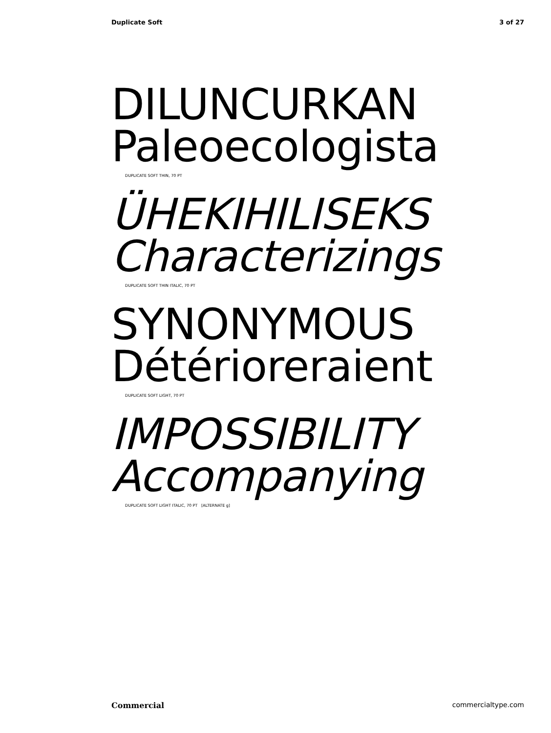Duplicate Soft 3 of 27
DILUNCURKAN
Paleoecologista
DUPLICATE SOFT THIN, 70 PT
ÜHEKIHILISEKS
Characterizings
DUPLICATE SOFT THIN ITALIC, 70 PT
SYNONYMOUS
Détérioreraient
DUPLICATE SOFT LIGHT, 70 PT
IMPOSSIBILITY
Accompanying
DUPLICATE SOFT LIGHT ITALIC, 70 PT [ALTERNATE g]
Commercial commercialtype.com